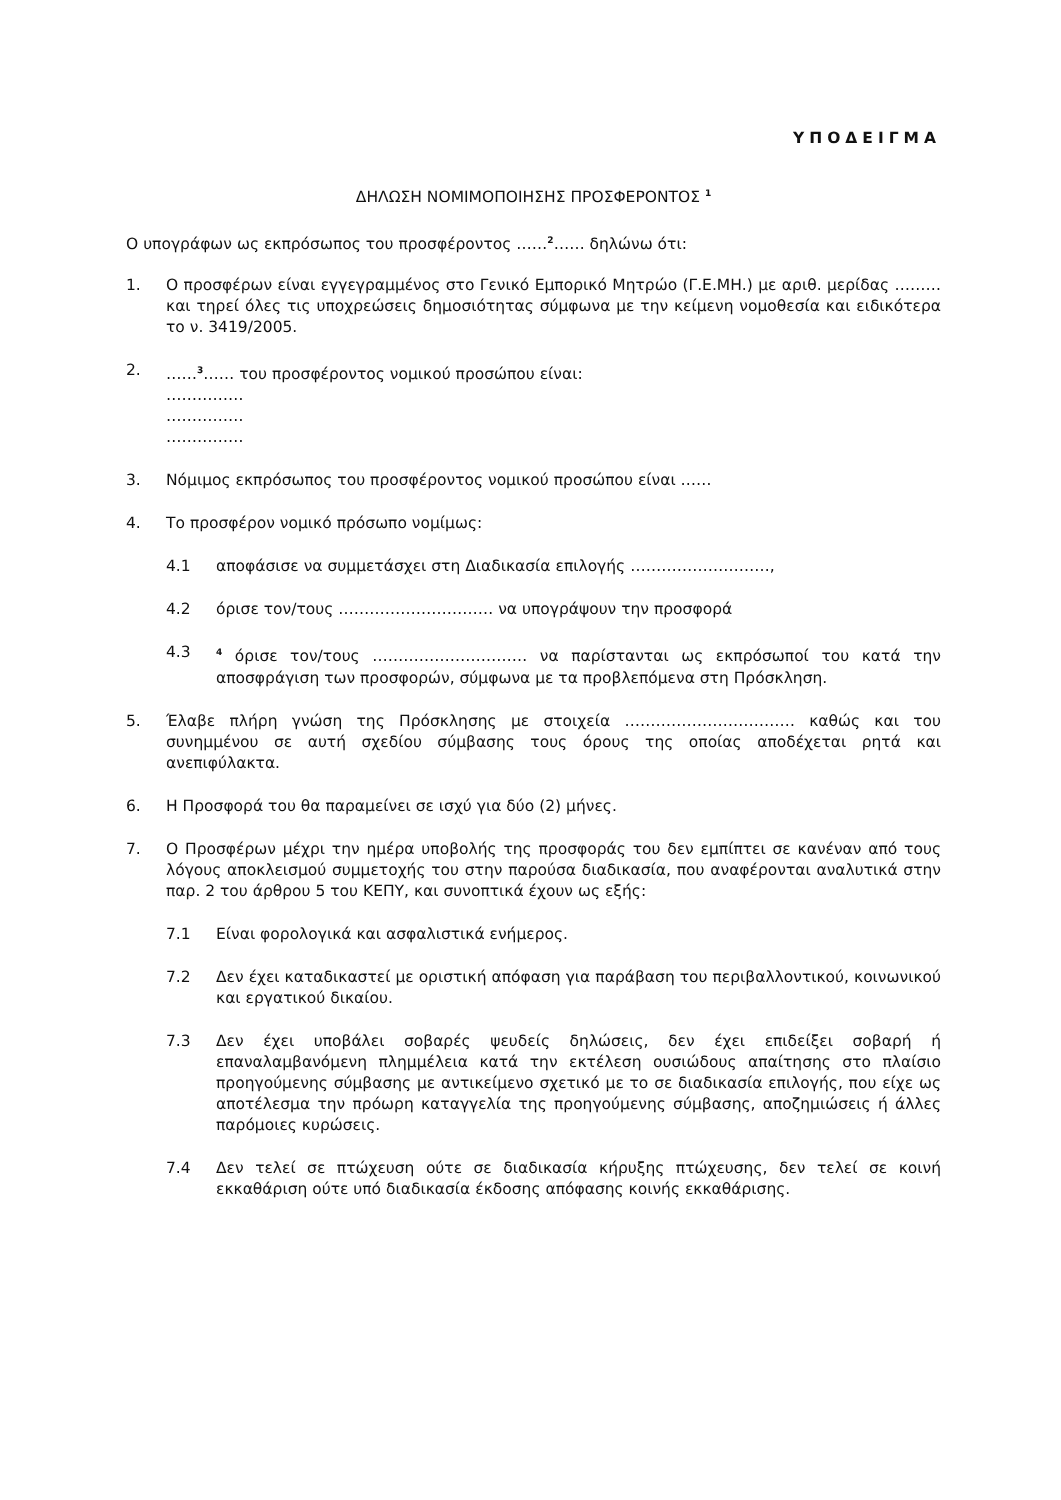ΥΠΟΔΕΙΓΜΑ
ΔΗΛΩΣΗ ΝΟΜΙΜΟΠΟΙΗΣΗΣ ΠΡΟΣΦΕΡΟΝΤΟΣ <sup>1</sup>
Ο υπογράφων ως εκπρόσωπος του προσφέροντος ……<sup>2</sup>…… δηλώνω ότι:
1. Ο προσφέρων είναι εγγεγραμμένος στο Γενικό Εμπορικό Μητρώο (Γ.Ε.ΜΗ.) με αριθ. μερίδας ……… και τηρεί όλες τις υποχρεώσεις δημοσιότητας σύμφωνα με την κείμενη νομοθεσία και ειδικότερα το ν. 3419/2005.
2. ……<sup>3</sup>…… του προσφέροντος νομικού προσώπου είναι:
……………
……………
……………
3. Νόμιμος εκπρόσωπος του προσφέροντος νομικού προσώπου είναι ……
4. Το προσφέρον νομικό πρόσωπο νομίμως:
4.1 αποφάσισε να συμμετάσχει στη Διαδικασία επιλογής ………………………,
4.2 όρισε τον/τους ………………………… να υπογράψουν την προσφορά
4.3
<sup>4</sup> όρισε τον/τους ………………………… να παρίστανται ως εκπρόσωποί του κατά την αποσφράγιση των προσφορών, σύμφωνα με τα προβλεπόμενα στη Πρόσκληση.
5. Έλαβε πλήρη γνώση της Πρόσκλησης με στοιχεία …………………………… καθώς και του συνημμένου σε αυτή σχεδίου σύμβασης τους όρους της οποίας αποδέχεται ρητά και ανεπιφύλακτα.
6. Η Προσφορά του θα παραμείνει σε ισχύ για δύο (2) μήνες.
7. Ο Προσφέρων μέχρι την ημέρα υποβολής της προσφοράς του δεν εμπίπτει σε κανέναν από τους λόγους αποκλεισμού συμμετοχής του στην παρούσα διαδικασία, που αναφέρονται αναλυτικά στην παρ. 2 του άρθρου 5 του ΚΕΠΥ, και συνοπτικά έχουν ως εξής:
7.1 Είναι φορολογικά και ασφαλιστικά ενήμερος.
7.2 Δεν έχει καταδικαστεί με οριστική απόφαση για παράβαση του περιβαλλοντικού, κοινωνικού και εργατικού δικαίου.
7.3 Δεν έχει υποβάλει σοβαρές ψευδείς δηλώσεις, δεν έχει επιδείξει σοβαρή ή επαναλαμβανόμενη πλημμέλεια κατά την εκτέλεση ουσιώδους απαίτησης στο πλαίσιο προηγούμενης σύμβασης με αντικείμενο σχετικό με το σε διαδικασία επιλογής, που είχε ως αποτέλεσμα την πρόωρη καταγγελία της προηγούμενης σύμβασης, αποζημιώσεις ή άλλες παρόμοιες κυρώσεις.
7.4 Δεν τελεί σε πτώχευση ούτε σε διαδικασία κήρυξης πτώχευσης, δεν τελεί σε κοινή εκκαθάριση ούτε υπό διαδικασία έκδοσης απόφασης κοινής εκκαθάρισης.